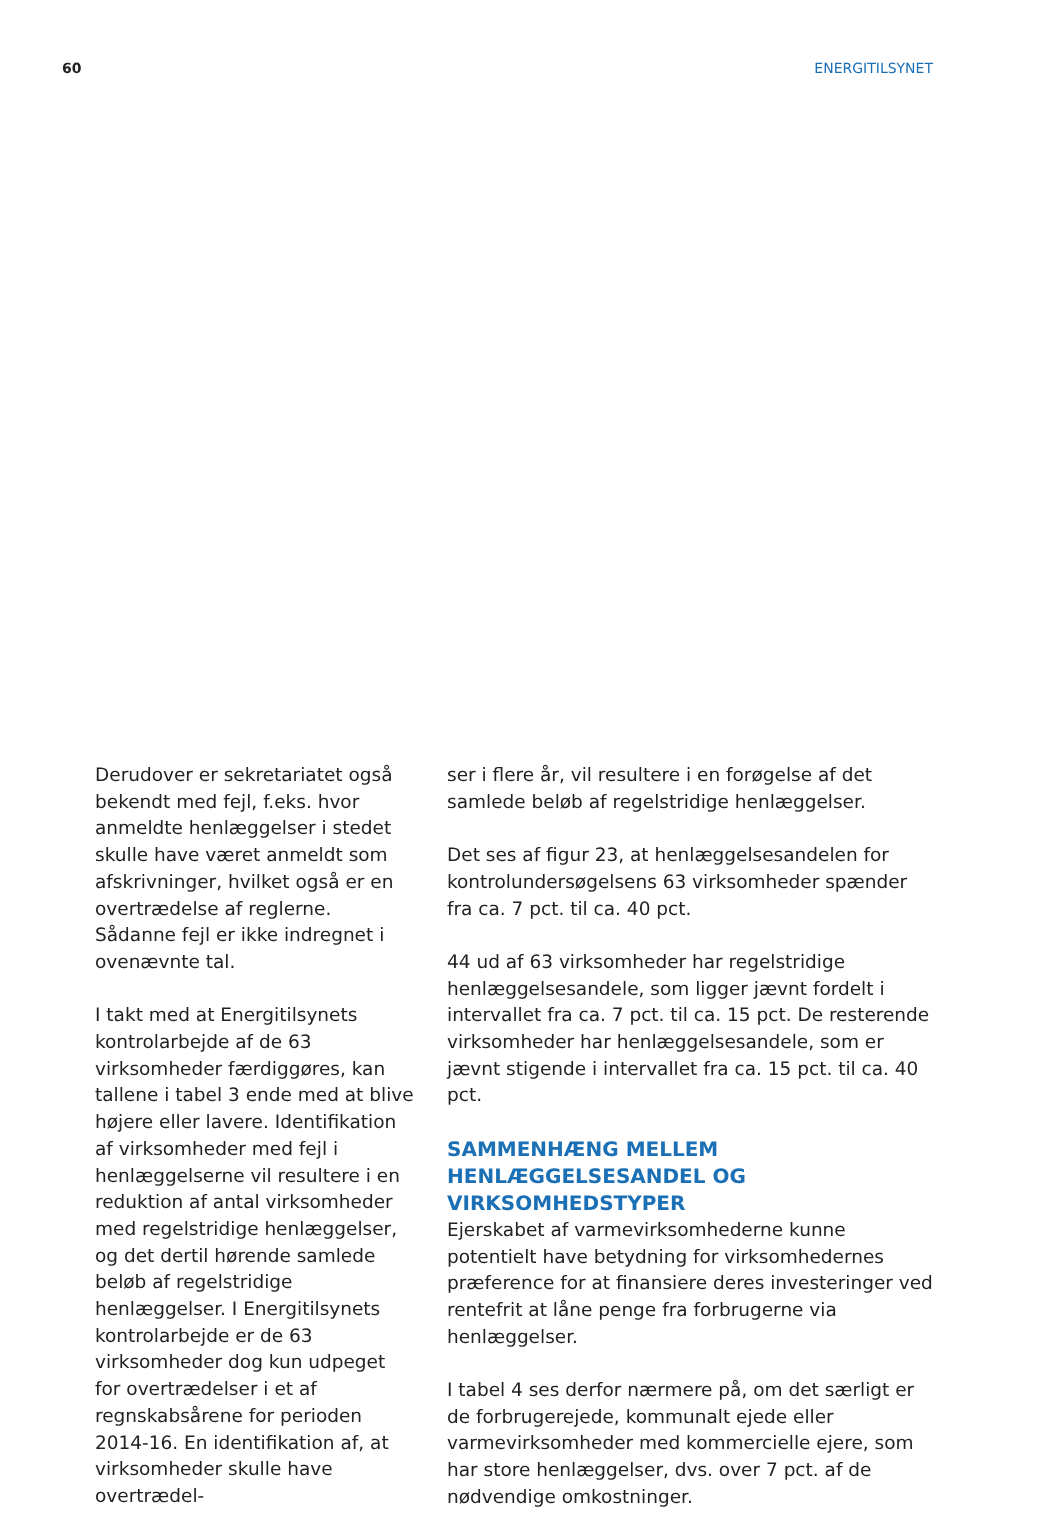60 ENERGITILSYNET
Derudover er sekretariatet også bekendt med fejl, f.eks. hvor anmeldte henlæggelser i stedet skulle have været anmeldt som afskrivninger, hvilket også er en overtrædelse af reglerne. Sådanne fejl er ikke indregnet i ovenævnte tal.
I takt med at Energitilsynets kontrolarbejde af de 63 virksomheder færdiggøres, kan tallene i tabel 3 ende med at blive højere eller lavere. Identifikation af virksomheder med fejl i henlæggelserne vil resultere i en reduktion af antal virksomheder med regelstridige henlæggelser, og det dertil hørende samlede beløb af regelstridige henlæggelser. I Energitilsynets kontrolarbejde er de 63 virksomheder dog kun udpeget for overtrædelser i et af regnskabsårene for perioden 2014-16. En identifikation af, at virksomheder skulle have overtrædel-
ser i flere år, vil resultere i en forøgelse af det samlede beløb af regelstridige henlæggelser.
Det ses af figur 23, at henlæggelsesandelen for kontrolundersøgelsens 63 virksomheder spænder fra ca. 7 pct. til ca. 40 pct.
44 ud af 63 virksomheder har regelstridige henlæggelsesandele, som ligger jævnt fordelt i intervallet fra ca. 7 pct. til ca. 15 pct. De resterende virksomheder har henlæggelsesandele, som er jævnt stigende i intervallet fra ca. 15 pct. til ca. 40 pct.
SAMMENHÆNG MELLEM HENLÆGGELSESANDEL OG VIRKSOMHEDSTYPER
Ejerskabet af varmevirksomhederne kunne potentielt have betydning for virksomhedernes præference for at finansiere deres investeringer ved rentefrit at låne penge fra forbrugerne via henlæggelser.
I tabel 4 ses derfor nærmere på, om det særligt er de forbrugerejede, kommunalt ejede eller varmevirksomheder med kommercielle ejere, som har store henlæggelser, dvs. over 7 pct. af de nødvendige omkostninger.